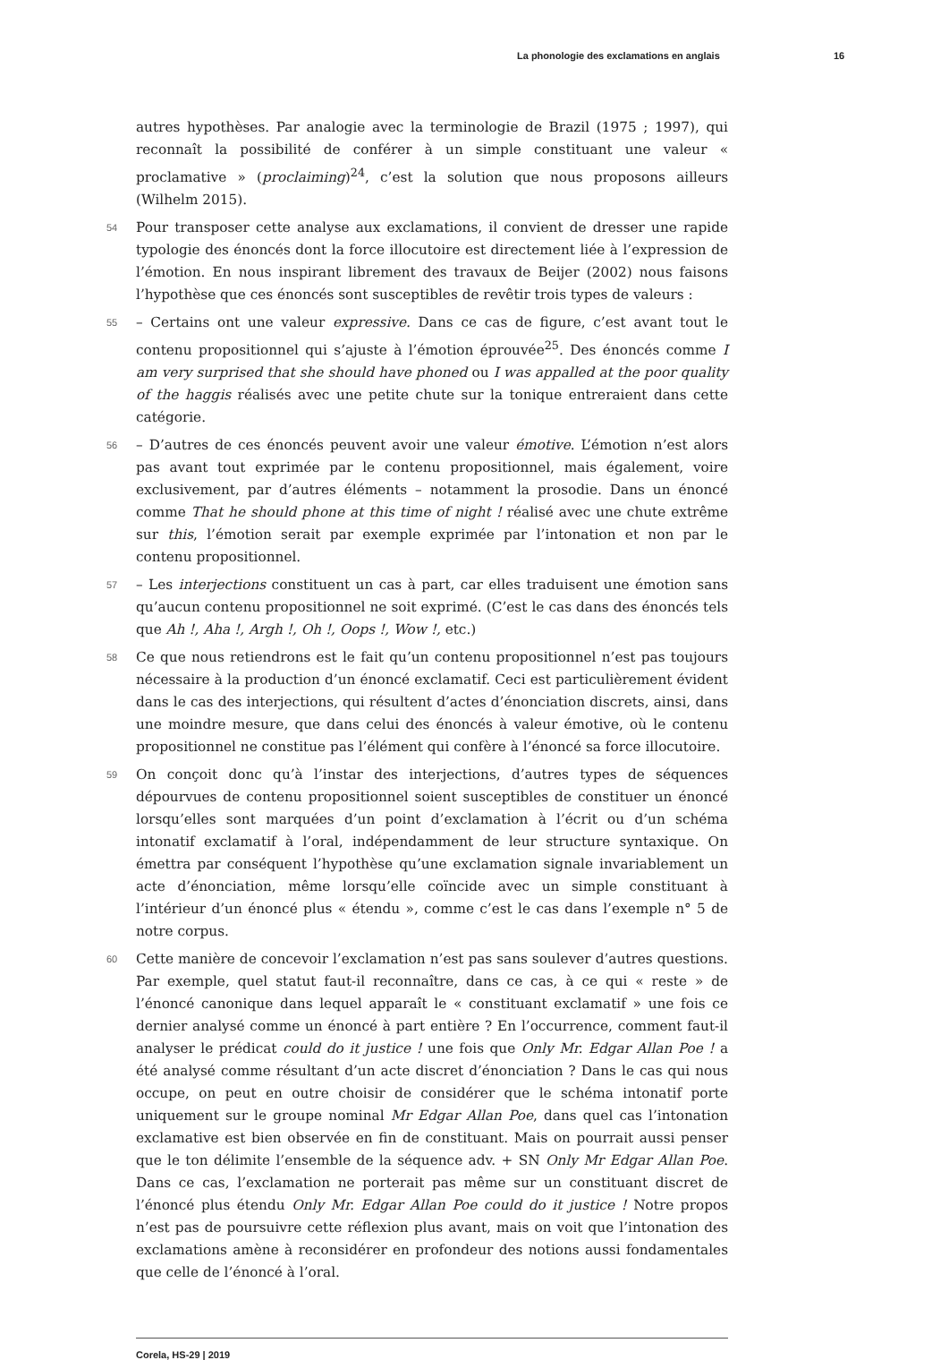La phonologie des exclamations en anglais 16
autres hypothèses. Par analogie avec la terminologie de Brazil (1975 ; 1997), qui reconnaît la possibilité de conférer à un simple constituant une valeur « proclamative » (proclaiming)<sup>24</sup>, c’est la solution que nous proposons ailleurs (Wilhelm 2015).
54 Pour transposer cette analyse aux exclamations, il convient de dresser une rapide typologie des énoncés dont la force illocutoire est directement liée à l’expression de l’émotion. En nous inspirant librement des travaux de Beijer (2002) nous faisons l’hypothèse que ces énoncés sont susceptibles de revêtir trois types de valeurs :
55 – Certains ont une valeur expressive. Dans ce cas de figure, c’est avant tout le contenu propositionnel qui s’ajuste à l’émotion éprouvée<sup>25</sup>. Des énoncés comme I am very surprised that she should have phoned ou I was appalled at the poor quality of the haggis réalisés avec une petite chute sur la tonique entreraient dans cette catégorie.
56 – D’autres de ces énoncés peuvent avoir une valeur émotive. L’émotion n’est alors pas avant tout exprimée par le contenu propositionnel, mais également, voire exclusivement, par d’autres éléments – notamment la prosodie. Dans un énoncé comme That he should phone at this time of night ! réalisé avec une chute extrême sur this, l’émotion serait par exemple exprimée par l’intonation et non par le contenu propositionnel.
57 – Les interjections constituent un cas à part, car elles traduisent une émotion sans qu’aucun contenu propositionnel ne soit exprimé. (C’est le cas dans des énoncés tels que Ah !, Aha !, Argh !, Oh !, Oops !, Wow !, etc.)
58 Ce que nous retiendrons est le fait qu’un contenu propositionnel n’est pas toujours nécessaire à la production d’un énoncé exclamatif. Ceci est particulièrement évident dans le cas des interjections, qui résultent d’actes d’énonciation discrets, ainsi, dans une moindre mesure, que dans celui des énoncés à valeur émotive, où le contenu propositionnel ne constitue pas l’élément qui confère à l’énoncé sa force illocutoire.
59 On conçoit donc qu’à l’instar des interjections, d’autres types de séquences dépourvues de contenu propositionnel soient susceptibles de constituer un énoncé lorsqu’elles sont marquées d’un point d’exclamation à l’écrit ou d’un schéma intonatif exclamatif à l’oral, indépendamment de leur structure syntaxique. On émettra par conséquent l’hypothèse qu’une exclamation signale invariablement un acte d’énonciation, même lorsqu’elle coïncide avec un simple constituant à l’intérieur d’un énoncé plus « étendu », comme c’est le cas dans l’exemple n° 5 de notre corpus.
60 Cette manière de concevoir l’exclamation n’est pas sans soulever d’autres questions. Par exemple, quel statut faut-il reconnaître, dans ce cas, à ce qui « reste » de l’énoncé canonique dans lequel apparaît le « constituant exclamatif » une fois ce dernier analysé comme un énoncé à part entière ? En l’occurrence, comment faut-il analyser le prédicat could do it justice ! une fois que Only Mr. Edgar Allan Poe ! a été analysé comme résultant d’un acte discret d’énonciation ? Dans le cas qui nous occupe, on peut en outre choisir de considérer que le schéma intonatif porte uniquement sur le groupe nominal Mr Edgar Allan Poe, dans quel cas l’intonation exclamative est bien observée en fin de constituant. Mais on pourrait aussi penser que le ton délimite l’ensemble de la séquence adv. + SN Only Mr Edgar Allan Poe. Dans ce cas, l’exclamation ne porterait pas même sur un constituant discret de l’énoncé plus étendu Only Mr. Edgar Allan Poe could do it justice ! Notre propos n’est pas de poursuivre cette réflexion plus avant, mais on voit que l’intonation des exclamations amène à reconsidérer en profondeur des notions aussi fondamentales que celle de l’énoncé à l’oral.
Corela, HS-29 | 2019